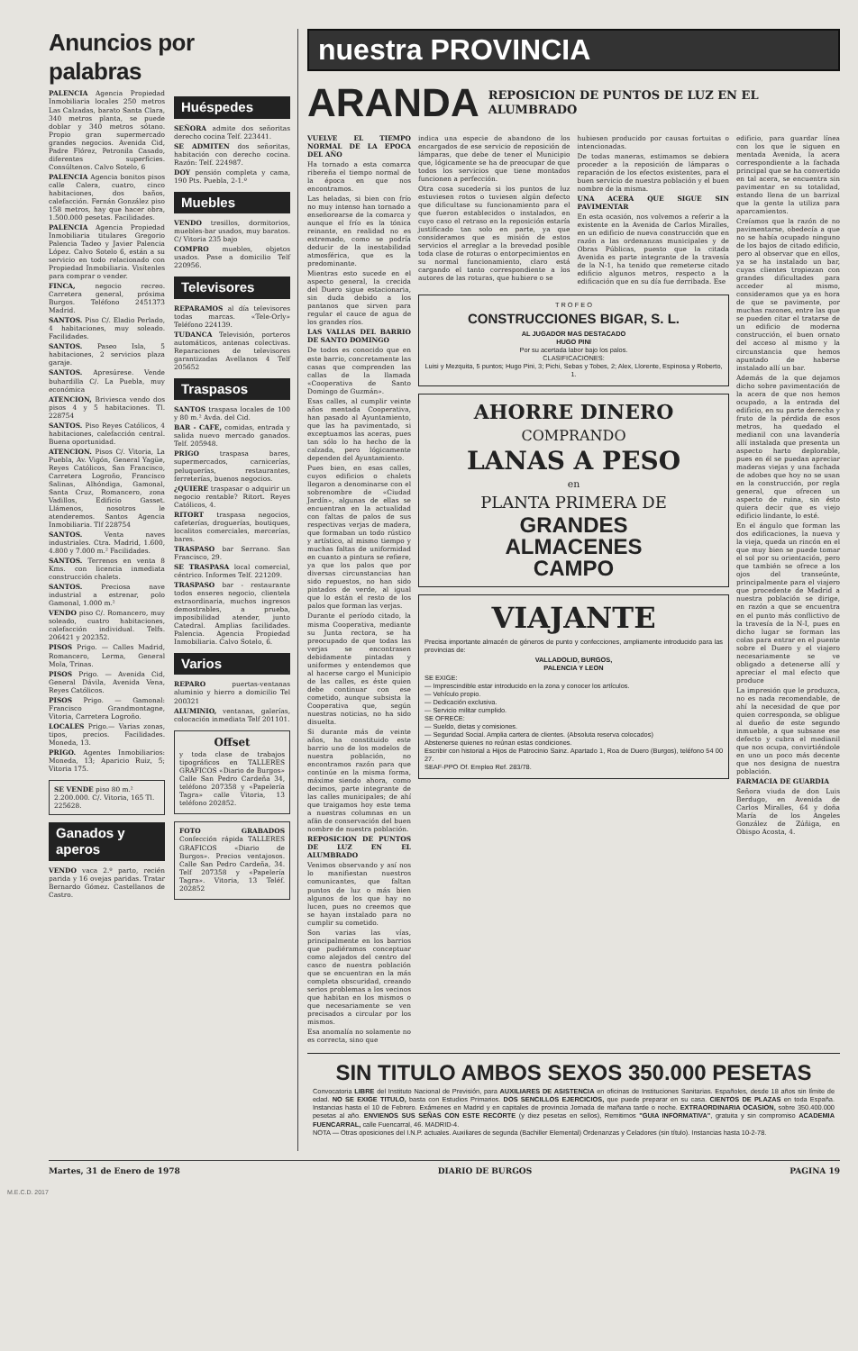Anuncios por palabras
PALENCIA Agencia Propiedad Inmobiliaria locales 250 metros Las Calzadas, barato Santa Clara, 340 metros planta, se puede doblar y 340 metros sótano. Propio gran supermercado grandes negocios. Avenida Cid, Padre Flórez, Petronila Casado, diferentes superficies. Consúltenos. Calvo Sotelo, 6
PALENCIA Agencia bonitos pisos calle Calera, cuatro, cinco habitaciones, dos baños, calefacción. Fernán González piso 158 metros, hay que hacer obra, 1.500.000 pesetas. Facilidades.
PALENCIA Agencia Propiedad Inmobiliaria titulares Gregorio Palencia Tadeo y Javier Palencia López. Calvo Sotelo 6, están a su servicio en todo relacionado con Propiedad Inmobiliaria. Visítenles para comprar o vender.
FINCA, negocio recreo. Carretera general, próxima Burgos. Teléfono 2451373 Madrid.
SANTOS. Piso C/. Eladio Perlado, 4 habitaciones, muy soleado. Facilidades.
SANTOS. Paseo Isla, 5 habitaciones, 2 servicios plaza garaje.
SANTOS. Apresúrese. Vende buhardilla C/. La Puebla, muy económica
ATENCION, Briviesca vendo dos pisos 4 y 5 habitaciones. Tl. 228754
SANTOS. Piso Reyes Católicos, 4 habitaciones, calefacción central. Buena oportunidad.
ATENCION. Pisos C/. Vitoria, La Puebla, Av. Vigón, General Yagüe, Reyes Católicos, San Francisco, Carretera Logroño, Francisco Salinas, Alhóndiga, Gamonal, Santa Cruz, Romancero, zona Vadillos, Edificio Gasset. Llámenos, nosotros le atenderemos. Santos Agencia Inmobiliaria. Tlf 228754
SANTOS. Venta naves industriales. Ctra. Madrid, 1.600, 4.800 y 7.000 m.² Facilidades.
SANTOS. Terrenos en venta 8 Kms. con licencia inmediata construcción chalets.
SANTOS. Preciosa nave industrial a estrenar, polo Gamonal, 1.000 m.²
VENDO piso C/. Romancero, muy soleado, cuatro habitaciones, calefacción individual. Telfs. 206421 y 202352.
PISOS Prigo. — Calles Madrid, Romancero, Lerma, General Mola, Trinas.
PISOS Prigo. — Avenida Cid, General Dávila, Avenida Vena, Reyes Católicos.
PISOS Prigo. — Gamonal: Francisco Grandmontagne, Vitoria, Carretera Logroño.
LOCALES Prigo.— Varias zonas, tipos, precios. Facilidades. Moneda, 13.
PRIGO. Agentes Inmobiliarios: Moneda, 13; Aparicio Ruiz, 5; Vitoria 175.
SE VENDE piso 80 m.² 2.200.000. C/. Vitoria, 165 Tl. 225628.
Ganados y aperos
VENDO vaca 2.º parto, recién parida y 16 ovejas paridas. Tratar Bernardo Gómez. Castellanos de Castro.
Huéspedes
SEÑORA admite dos señoritas derecho cocina Telf. 223441.
SE ADMITEN dos señoritas, habitación con derecho cocina. Razón: Telf. 224987.
DOY pensión completa y cama, 190 Pts. Puebla, 2-1.º
Muebles
VENDO tresillos, dormitorios, muebles-bar usados, muy baratos. C/ Vitoria 235 bajo
COMPRO muebles, objetos usados. Pase a domicilio Telf 220956.
Televisores
REPARAMOS al día televisores todas marcas. «Tele-Orly» Teléfono 224139.
TUDANCA Televisión, porteros automáticos, antenas colectivas. Reparaciones de televisores garantizadas Avellanos 4 Telf 205652
Traspasos
SANTOS traspasa locales de 100 y 80 m.² Avda. del Cid.
BAR - CAFE, comidas, entrada y salida nuevo mercado ganados. Telf. 205948.
PRIGO traspasa bares, supermercados, carnicerías, peluquerías, restaurantes, ferreterías, buenos negocios.
¿QUIERE traspasar o adquirir un negocio rentable? Ritort. Reyes Católicos, 4.
RITORT traspasa negocios, cafeterías, droguerías, boutiques, localitos comerciales, mercerías, bares.
TRASPASO bar Serrano. San Francisco, 29.
SE TRASPASA local comercial, céntrico. Informes Telf. 221209.
TRASPASO bar - restaurante todos enseres negocio, clientela extraordinaria, muchos ingresos demostrables, a prueba, imposibilidad atender, junto Catedral. Amplias facilidades. Palencia. Agencia Propiedad Inmobiliaria. Calvo Sotelo, 6.
Varios
REPARO puertas-ventanas aluminio y hierro a domicilio Tel 200321
ALUMINIO, ventanas, galerías, colocación inmediata Telf 201101.
Offset
y toda clase de trabajos tipográficos en TALLERES GRAFICOS «Diario de Burgos» Calle San Pedro Cardeña 34, teléfono 207358 y «Papelería Tagra» calle Vitoria, 13 teléfono 202852.
FOTO GRABADOS Confección rápida TALLERES GRAFICOS «Diario de Burgos». Precios ventajosos. Calle San Pedro Cardeña, 34. Telf 207358 y «Papelería Tagra». Vitoria, 13 Teléf. 202852
nuestra PROVINCIA
ARANDA REPOSICION DE PUNTOS DE LUZ EN EL ALUMBRADO
VUELVE EL TIEMPO NORMAL DE LA EPOCA DEL AÑO
Ha tornado a esta comarca ribereña el tiempo normal de la época en que nos encontramos.
Las heladas, si bien con frío no muy intenso han tornado a enseñorearse de la comarca y aunque el frío es la tónica reinante, en realidad no es extremado, como se podría deducir de la inestabilidad atmosférica, que es la predominante.
Mientras esto sucede en el aspecto general, la crecida del Duero sigue estacionaria, sin duda debido a los pantanos que sirven para regular el cauce de agua de los grandes ríos.
LAS VALLAS DEL BARRIO DE SANTO DOMINGO
De todos es conocido que en este barrio, concretamente las casas que comprenden las callas de la llamada «Cooperativa de Santo Domingo de Guzmán».
Esas calles, al cumplir veinte años mentada Cooperativa, han pasado al Ayuntamiento, que las ha pavimentado, si exceptuamos las aceras, pues tan sólo lo ha hecho de la calzada, pero lógicamente dependen del Ayuntamiento.
Pues bien, en esas calles, cuyos edificios o chalets llegaron a denominarse con el sobrenombre de «Ciudad Jardín», algunas de ellas se encuentran en la actualidad con faltas de palos de sus respectivas verjas de madera, que formaban un todo rústico y artístico, al mismo tiempo y muchas faltas de uniformidad en cuanto a pintura se refiere, ya que los palos que por diversas circunstancias han sido repuestos, no han sido pintados de verde, al igual que lo están el resto de los palos que forman las verjas.
Durante el período citado, la misma Cooperativa, mediante su Junta rectora, se ha preocupado de que todas las verjas se encontrasen debidamente pintadas y uniformes y entendemos que al hacerse cargo el Municipio de las calles, es éste quien debe continuar con ese cometido, aunque subsista la Cooperativa que, según nuestras noticias, no ha sido disuelta.
Si durante más de veinte años, ha constituido este barrio uno de los modelos de nuestra población, no encontramos razón para que continúe en la misma forma, máxime siendo ahora, como decimos, parte integrante de las calles municipales; de ahí que traigamos hoy este tema a nuestras columnas en un afán de conservación del buen nombre de nuestra población.
REPOSICION DE PUNTOS DE LUZ EN EL ALUMBRADO
Venimos observando y así nos lo manifiestan nuestros comunicantes, que faltan puntos de luz o más bien algunos de los que hay no lucen, pues no creemos que se hayan instalado para no cumplir su cometido.
Son varias las vías, principalmente en los barrios que pudiéramos conceptuar como alejados del centro del casco de nuestra población que se encuentran en la más completa obscuridad, creando serios problemas a los vecinos que habitan en los mismos o que necesariamente se ven precisados a circular por los mismos.
Esa anomalía no solamente no es correcta, sino que
indica una especie de abandono de los encargados de ese servicio de reposición de lámparas, que debe de tener el Municipio que, lógicamente se ha de preocupar de que todos los servicios que tiene montados funcionen a perfección.
Otra cosa sucedería si los puntos de luz estuviesen rotos o tuviesen algún defecto que dificultase su funcionamiento para el que fueron establecidos o instalados, en cuyo caso el retraso en la reposición estaría justificado tan solo en parte, ya que consideramos que es misión de estos servicios el arreglar a la brevedad posible toda clase de roturas o entorpecimientos en su normal funcionamiento, claro está cargando el tanto correspondiente a los autores de las roturas, que hubiere o se
hubiesen producido por causas fortuitas o intencionadas.
De todas maneras, estimamos se debiera proceder a la reposición de lámparas o reparación de los efectos existentes, para el buen servicio de nuestra población y el buen nombre de la misma.
UNA ACERA QUE SIGUE SIN PAVIMENTAR
En esta ocasión, nos volvemos a referir a la existente en la Avenida de Carlos Miralles, en un edificio de nueva construcción que en razón a las ordenanzas municipales y de Obras Públicas, puesto que la citada Avenida es parte integrante de la travesía de la N-1, ha tenido que remeterse citado edificio algunos metros, respecto a la edificación que en su día fue derribada. Ese
T R O F E O
CONSTRUCCIONES BIGAR, S. L.
AL JUGADOR MAS DESTACADO
HUGO PINI
Por su acertada labor bajo los palos.
CLASIFICACIONES:
Luisi y Mezquita, 5 puntos; Hugo Pini, 3; Pichi, Sebas y Tobes, 2; Alex, Llorente, Espinosa y Roberto, 1.
AHORRE DINERO
COMPRANDO
LANAS A PESO
en
PLANTA PRIMERA DE
GRANDES
ALMACENES
CAMPO
VIAJANTE
Precisa importante almacén de géneros de punto y confecciones, ampliamente introducido para las provincias de:
VALLADOLID, BURGOS,
PALENCIA Y LEON
SE EXIGE:
— Imprescindible estar introducido en la zona y conocer los artículos.
— Vehículo propio.
— Dedicación exclusiva.
— Servicio militar cumplido.
SE OFRECE:
— Sueldo, dietas y comisiones.
— Seguridad Social. Amplia cartera de clientes. (Absoluta reserva colocados)
Abstenerse quienes no reúnan estas condiciones.
Escribir con historial a Hijos de Patrocinio Sainz. Apartado 1, Roa de Duero (Burgos), teléfono 54 00 27.
SEAF-PPO Of. Empleo Ref. 283/78.
edificio, para guardar línea con los que le siguen en mentada Avenida, la acera correspondiente a la fachada principal que se ha convertido en tal acera, se encuentra sin pavimentar en su totalidad, estando llena de un barrizal que la gente la utiliza para aparcamientos.
Creíamos que la razón de no pavimentarse, obedecía a que no se había ocupado ninguno de los bajos de citado edificio, pero al observar que en ellos, ya se ha instalado un bar, cuyas clientes tropiezan con grandes dificultades para acceder al mismo, consideramos que ya es hora de que se pavimente, por muchas razones, entre las que se pueden citar el tratarse de un edificio de moderna construcción, el buen ornato del acceso al mismo y la circunstancia que hemos apuntado de haberse instalado allí un bar.
Además de la que dejamos dicho sobre pavimentación de la acera de que nos hemos ocupado, a la entrada del edificio, en su parte derecha y fruto de la pérdida de esos metros, ha quedado el medianil con una lavandería allí instalada que presenta un aspecto harto deplorable, pues en él se puedan apreciar maderas viejas y una fachada de adobes que hoy no se usan en la construcción, por regla general, que ofrecen un aspecto de ruina, sin ésto quiera decir que es viejo edificio lindante, lo esté.
En el ángulo que forman las dos edificaciones, la nueva y la vieja, queda un rincón en el que muy bien se puede tomar el sol por su orientación, pero que también se ofrece a los ojos del transeúnte, principalmente para el viajero que procedente de Madrid a nuestra población se dirige, en razón a que se encuentra en el punto más conflictivo de la travesía de la N-I, pues en dicho lugar se forman las colas para entrar en el puente sobre el Duero y el viajero necesariamente se ve obligado a detenerse allí y apreciar el mal efecto que produce
La impresión que le produzca, no es nada recomendable, de ahí la necesidad de que por quien corresponda, se obligue al dueño de este segundo inmueble, a que subsane ese defecto y cubra el medianil que nos ocupa, convirtiéndole en uno un poco más decente que nos designa de nuestra población.
FARMACIA DE GUARDIA
Señora viuda de don Luis Berdugo, en Avenida de Carlos Miralles, 64 y doña María de los Angeles González de Zúñiga, en Obispo Acosta, 4.
SIN TITULO AMBOS SEXOS 350.000 PESETAS
Convocatoria LIBRE del Instituto Nacional de Previsión, para AUXILIARES DE ASISTENCIA en oficinas de Instituciones Sanitarias. Españoles, desde 18 años sin límite de edad. NO SE EXIGE TITULO, basta con Estudios Primarios. DOS SENCILLOS EJERCICIOS, que puede preparar en su casa. CIENTOS DE PLAZAS en toda España. Instancias hasta el 10 de Febrero. Exámenes en Madrid y en capitales de provincia Jornada de mañana tarde o noche. EXTRAORDINARIA OCASION, sobre 350.400.000 pesetas al año. ENVIENOS SUS SEÑAS CON ESTE RECORTE (y diez pesetas en sellos), Remitimos "GUIA INFORMATIVA", gratuita y sin compromiso ACADEMIA FUENCARRAL, calle Fuencarral, 46. MADRID-4.
NOTA — Otras oposiciones del I.N.P. actuales. Auxiliares de segunda (Bachiller Elemental) Ordenanzas y Celadores (sin título). Instancias hasta 10-2-78.
Martes, 31 de Enero de 1978 DIARIO DE BURGOS PAGINA 19
M.E.C.D. 2017